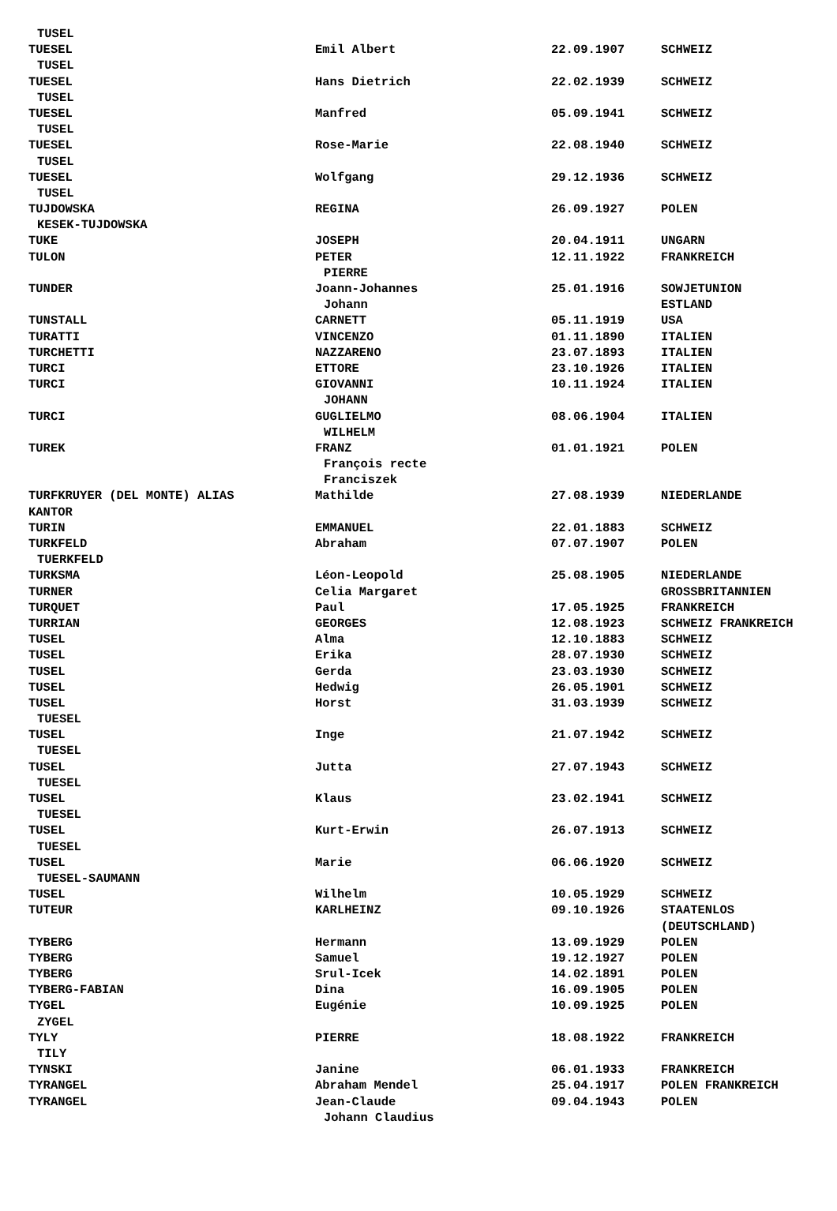| TUSEL | | | |
| TUESEL | Emil Albert | 22.09.1907 | SCHWEIZ |
| TUSEL | | | |
| TUESEL | Hans Dietrich | 22.02.1939 | SCHWEIZ |
| TUSEL | | | |
| TUESEL | Manfred | 05.09.1941 | SCHWEIZ |
| TUSEL | | | |
| TUESEL | Rose-Marie | 22.08.1940 | SCHWEIZ |
| TUSEL | | | |
| TUESEL | Wolfgang | 29.12.1936 | SCHWEIZ |
| TUSEL | | | |
| TUJDOWSKA | REGINA | 26.09.1927 | POLEN |
| KESEK-TUJDOWSKA | | | |
| TUKE | JOSEPH | 20.04.1911 | UNGARN |
| TULON | PETER | 12.11.1922 | FRANKREICH |
| | PIERRE | | |
| TUNDER | Joann-Johannes | 25.01.1916 | SOWJETUNION |
| | Johann | | ESTLAND |
| TUNSTALL | CARNETT | 05.11.1919 | USA |
| TURATTI | VINCENZO | 01.11.1890 | ITALIEN |
| TURCHETTI | NAZZARENO | 23.07.1893 | ITALIEN |
| TURCI | ETTORE | 23.10.1926 | ITALIEN |
| TURCI | GIOVANNI | 10.11.1924 | ITALIEN |
| | JOHANN | | |
| TURCI | GUGLIELMO | 08.06.1904 | ITALIEN |
| | WILHELM | | |
| TUREK | FRANZ | 01.01.1921 | POLEN |
| | François recte | | |
| | Franciszek | | |
| TURFKRUYER (DEL MONTE) ALIAS | Mathilde | 27.08.1939 | NIEDERLANDE |
| KANTOR | | | |
| TURIN | EMMANUEL | 22.01.1883 | SCHWEIZ |
| TURKFELD | Abraham | 07.07.1907 | POLEN |
| TUERKFELD | | | |
| TURKSMA | Léon-Leopold | 25.08.1905 | NIEDERLANDE |
| TURNER | Celia Margaret | | GROSSBRITANNIEN |
| TURQUET | Paul | 17.05.1925 | FRANKREICH |
| TURRIAN | GEORGES | 12.08.1923 | SCHWEIZ FRANKREICH |
| TUSEL | Alma | 12.10.1883 | SCHWEIZ |
| TUSEL | Erika | 28.07.1930 | SCHWEIZ |
| TUSEL | Gerda | 23.03.1930 | SCHWEIZ |
| TUSEL | Hedwig | 26.05.1901 | SCHWEIZ |
| TUSEL | Horst | 31.03.1939 | SCHWEIZ |
| TUESEL | | | |
| TUSEL | Inge | 21.07.1942 | SCHWEIZ |
| TUESEL | | | |
| TUSEL | Jutta | 27.07.1943 | SCHWEIZ |
| TUESEL | | | |
| TUSEL | Klaus | 23.02.1941 | SCHWEIZ |
| TUESEL | | | |
| TUSEL | Kurt-Erwin | 26.07.1913 | SCHWEIZ |
| TUESEL | | | |
| TUSEL | Marie | 06.06.1920 | SCHWEIZ |
| TUESEL-SAUMANN | | | |
| TUSEL | Wilhelm | 10.05.1929 | SCHWEIZ |
| TUTEUR | KARLHEINZ | 09.10.1926 | STAATENLOS |
| | | | (DEUTSCHLAND) |
| TYBERG | Hermann | 13.09.1929 | POLEN |
| TYBERG | Samuel | 19.12.1927 | POLEN |
| TYBERG | Srul-Icek | 14.02.1891 | POLEN |
| TYBERG-FABIAN | Dina | 16.09.1905 | POLEN |
| TYGEL | Eugénie | 10.09.1925 | POLEN |
| ZYGEL | | | |
| TYLY | PIERRE | 18.08.1922 | FRANKREICH |
| TILY | | | |
| TYNSKI | Janine | 06.01.1933 | FRANKREICH |
| TYRANGEL | Abraham Mendel | 25.04.1917 | POLEN FRANKREICH |
| TYRANGEL | Jean-Claude | 09.04.1943 | POLEN |
| | Johann Claudius | | |